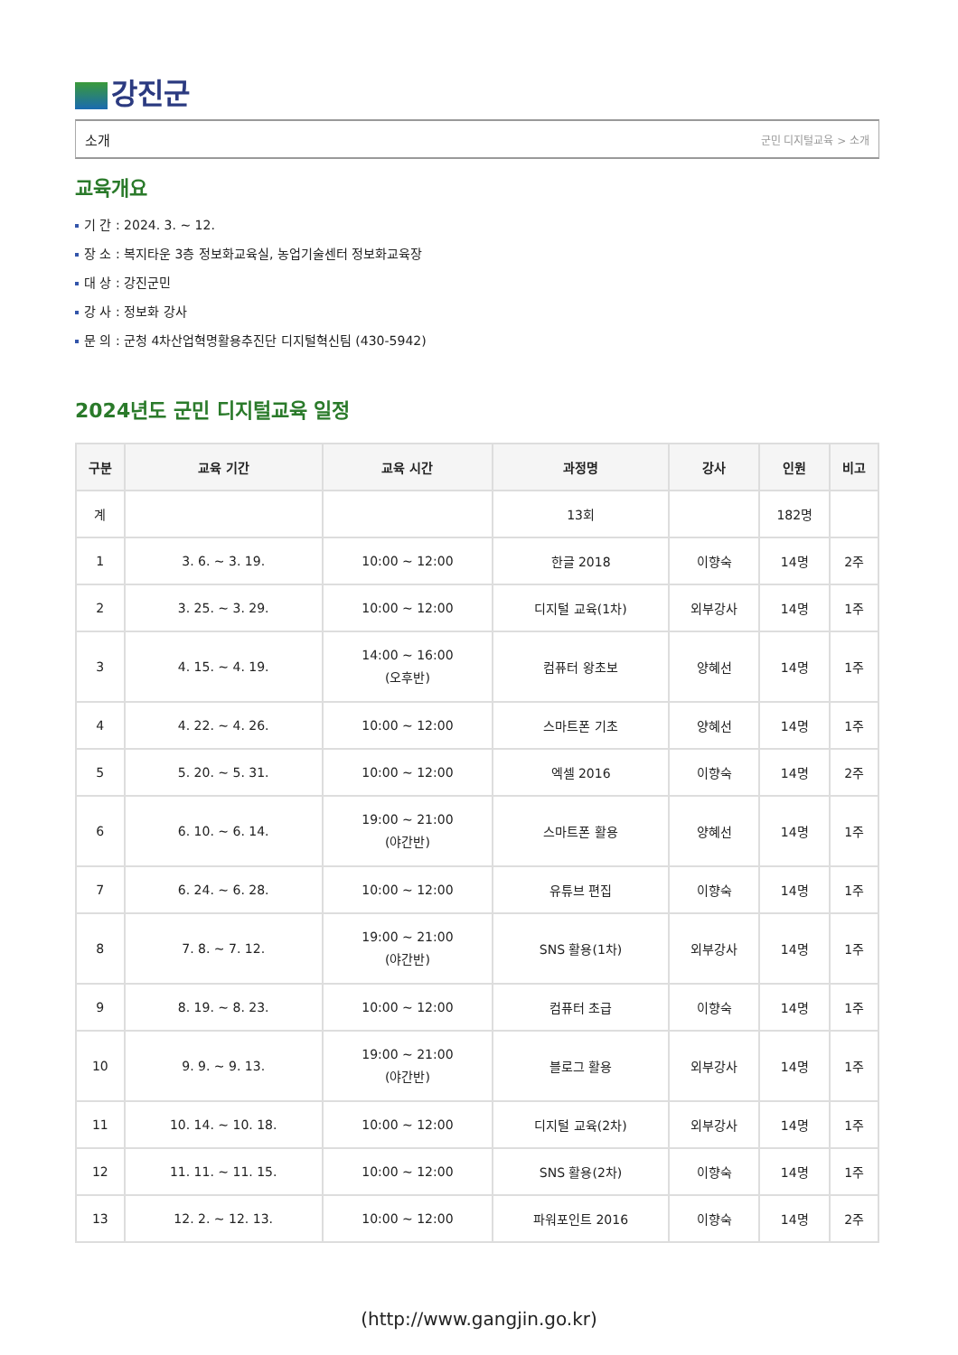강진군
소개 군민 디지털교육 > 소개
교육개요
기 간 : 2024. 3. ~ 12.
장 소 : 복지타운 3층 정보화교육실, 농업기술센터 정보화교육장
대 상 : 강진군민
강 사 : 정보화 강사
문 의 : 군청 4차산업혁명활용추진단 디지털혁신팀 (430-5942)
2024년도 군민 디지털교육 일정
| 구분 | 교육 기간 | 교육 시간 | 과정명 | 강사 | 인원 | 비고 |
| --- | --- | --- | --- | --- | --- | --- |
| 계 | | | 13회 | | 182명 | |
| 1 | 3. 6. ~ 3. 19. | 10:00 ~ 12:00 | 한글 2018 | 이향숙 | 14명 | 2주 |
| 2 | 3. 25. ~ 3. 29. | 10:00 ~ 12:00 | 디지털 교육(1차) | 외부강사 | 14명 | 1주 |
| 3 | 4. 15. ~ 4. 19. | 14:00 ~ 16:00 (오후반) | 컴퓨터 왕초보 | 양혜선 | 14명 | 1주 |
| 4 | 4. 22. ~ 4. 26. | 10:00 ~ 12:00 | 스마트폰 기초 | 양혜선 | 14명 | 1주 |
| 5 | 5. 20. ~ 5. 31. | 10:00 ~ 12:00 | 엑셀 2016 | 이향숙 | 14명 | 2주 |
| 6 | 6. 10. ~ 6. 14. | 19:00 ~ 21:00 (야간반) | 스마트폰 활용 | 양혜선 | 14명 | 1주 |
| 7 | 6. 24. ~ 6. 28. | 10:00 ~ 12:00 | 유튜브 편집 | 이향숙 | 14명 | 1주 |
| 8 | 7. 8. ~ 7. 12. | 19:00 ~ 21:00 (야간반) | SNS 활용(1차) | 외부강사 | 14명 | 1주 |
| 9 | 8. 19. ~ 8. 23. | 10:00 ~ 12:00 | 컴퓨터 초급 | 이향숙 | 14명 | 1주 |
| 10 | 9. 9. ~ 9. 13. | 19:00 ~ 21:00 (야간반) | 블로그 활용 | 외부강사 | 14명 | 1주 |
| 11 | 10. 14. ~ 10. 18. | 10:00 ~ 12:00 | 디지털 교육(2차) | 외부강사 | 14명 | 1주 |
| 12 | 11. 11. ~ 11. 15. | 10:00 ~ 12:00 | SNS 활용(2차) | 이향숙 | 14명 | 1주 |
| 13 | 12. 2. ~ 12. 13. | 10:00 ~ 12:00 | 파워포인트 2016 | 이향숙 | 14명 | 2주 |
(http://www.gangjin.go.kr)